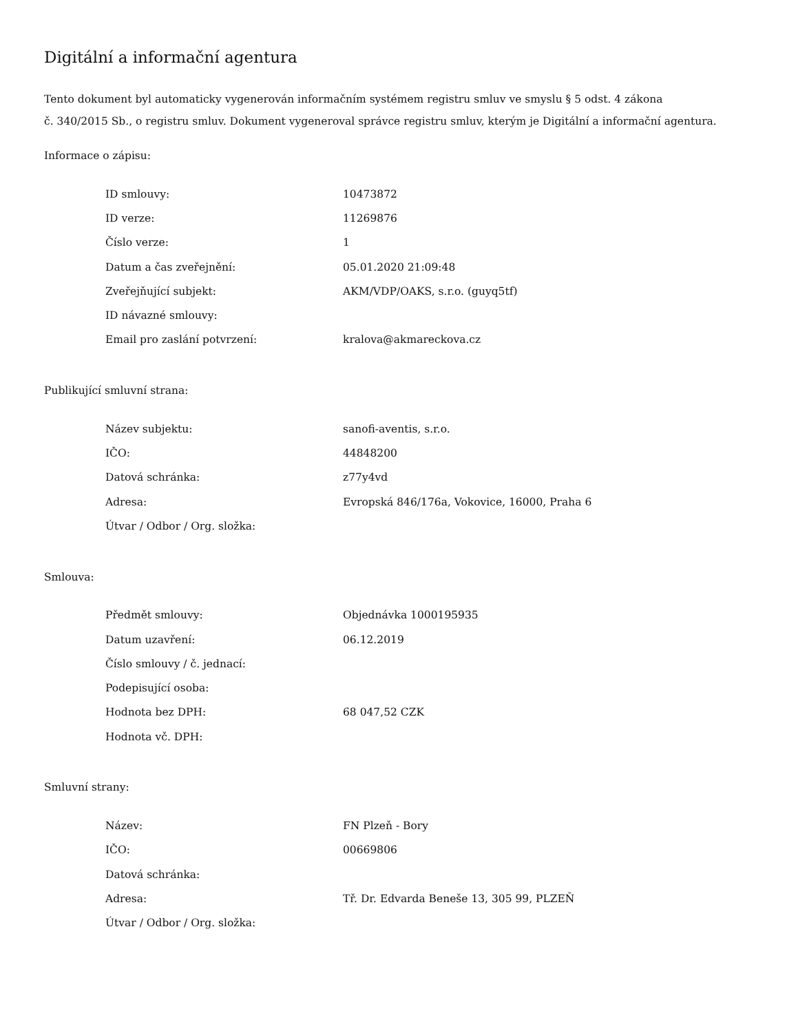Digitální a informační agentura
Tento dokument byl automaticky vygenerován informačním systémem registru smluv ve smyslu § 5 odst. 4 zákona
č. 340/2015 Sb., o registru smluv. Dokument vygeneroval správce registru smluv, kterým je Digitální a informační agentura.
Informace o zápisu:
| ID smlouvy: | 10473872 |
| ID verze: | 11269876 |
| Číslo verze: | 1 |
| Datum a čas zveřejnění: | 05.01.2020 21:09:48 |
| Zveřejňující subjekt: | AKM/VDP/OAKS, s.r.o. (guyq5tf) |
| ID návazné smlouvy: | |
| Email pro zaslání potvrzení: | kralova@akmareckova.cz |
Publikující smluvní strana:
| Název subjektu: | sanofi-aventis, s.r.o. |
| IČO: | 44848200 |
| Datová schránka: | z77y4vd |
| Adresa: | Evropská 846/176a, Vokovice, 16000, Praha 6 |
| Útvar / Odbor / Org. složka: | |
Smlouva:
| Předmět smlouvy: | Objednávka 1000195935 |
| Datum uzavření: | 06.12.2019 |
| Číslo smlouvy / č. jednací: | |
| Podepisující osoba: | |
| Hodnota bez DPH: | 68 047,52 CZK |
| Hodnota vč. DPH: | |
Smluvní strany:
| Název: | FN Plzeň - Bory |
| IČO: | 00669806 |
| Datová schránka: | |
| Adresa: | Tř. Dr. Edvarda Beneše 13, 305 99, PLZEŇ |
| Útvar / Odbor / Org. složka: | |